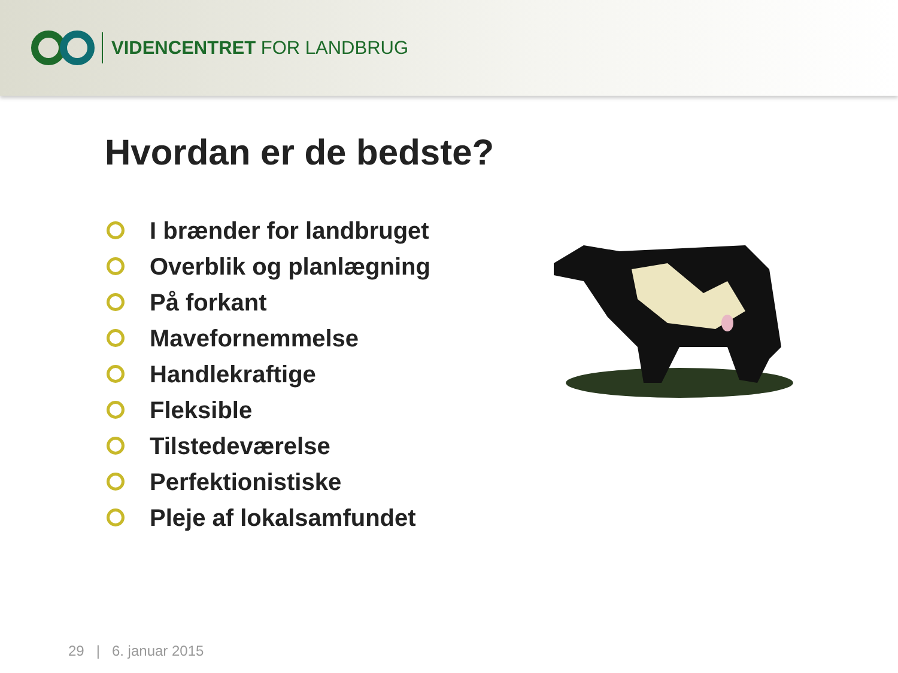VIDENCENTRET FOR LANDBRUG
Hvordan er de bedste?
I brænder for landbruget
Overblik og planlægning
På forkant
Mavefornemmelse
Handlekraftige
Fleksible
Tilstedeværelse
Perfektionistiske
Pleje af lokalsamfundet
29 | 6. januar 2015